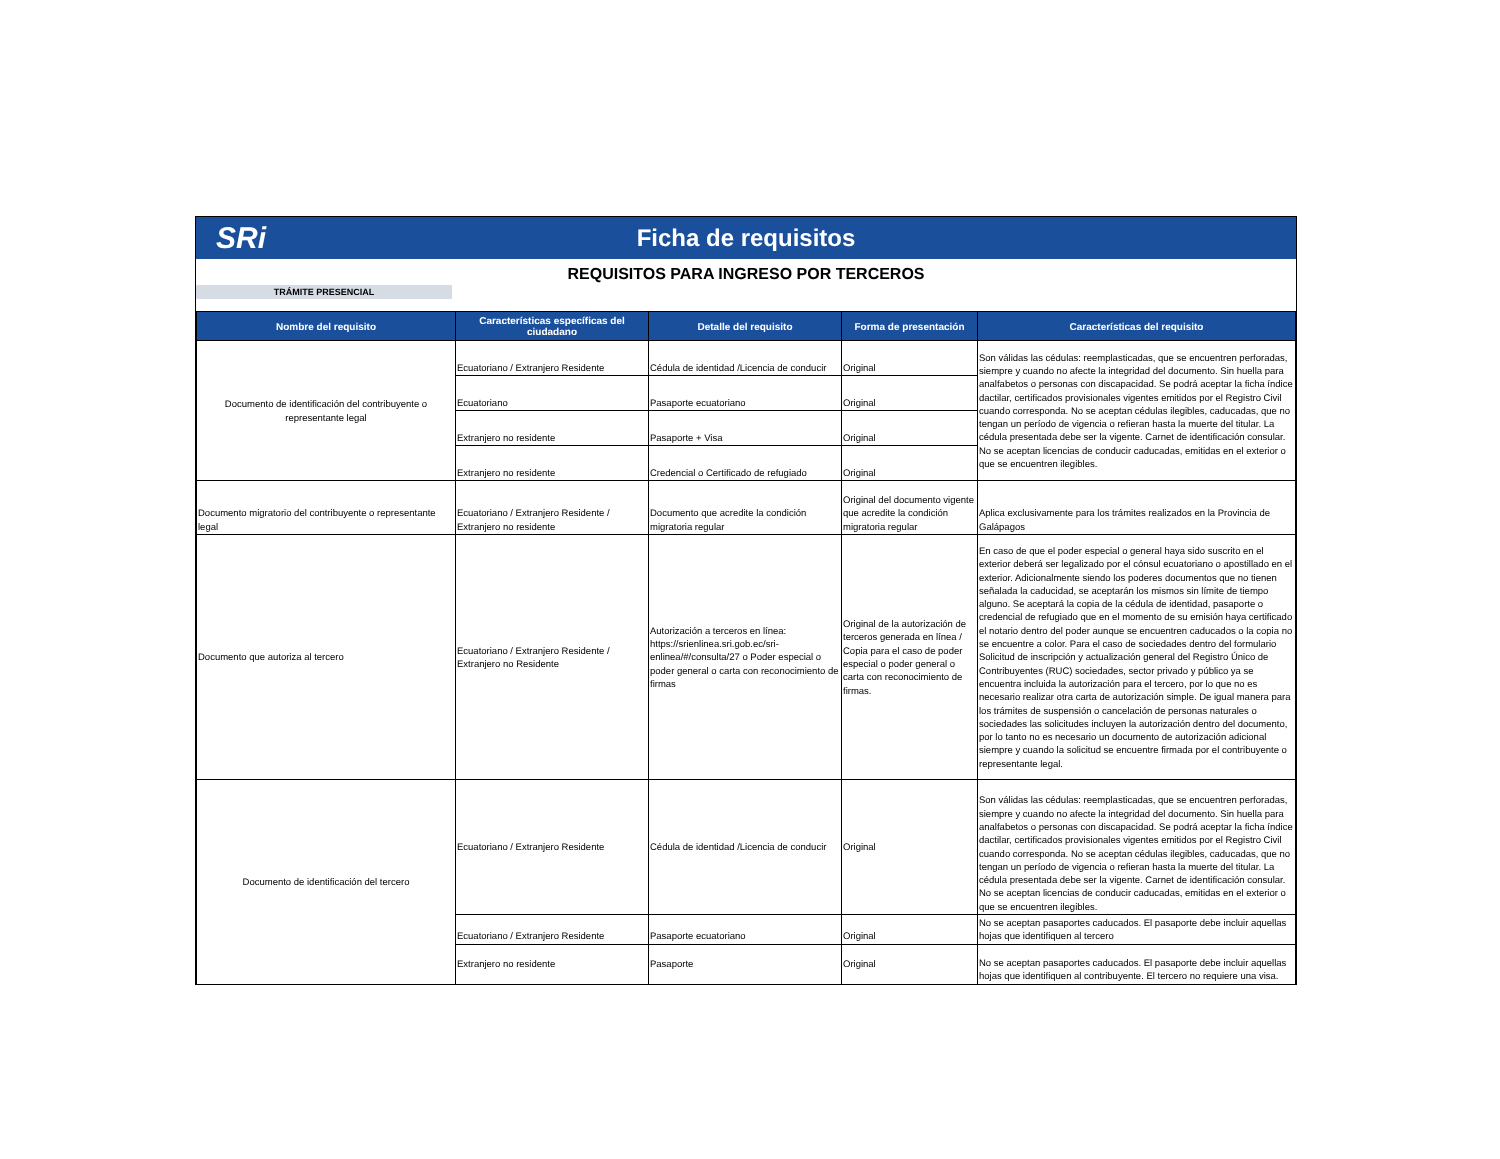SRi
Ficha de requisitos
REQUISITOS PARA INGRESO POR TERCEROS
TRÁMITE PRESENCIAL
| Nombre del requisito | Características específicas del ciudadano | Detalle del requisito | Forma de presentación | Características del requisito |
| --- | --- | --- | --- | --- |
| Documento de identificación del contribuyente o representante legal | Ecuatoriano / Extranjero Residente | Cédula de identidad /Licencia de conducir | Original | Son válidas las cédulas: reemplasticadas, que se encuentren perforadas, siempre y cuando no afecte la integridad del documento. Sin huella para analfabetos o personas con discapacidad. Se podrá aceptar la ficha índice dactilar, certificados provisionales vigentes emitidos por el Registro Civil cuando corresponda. No se aceptan cédulas ilegibles, caducadas, que no tengan un período de vigencia o refieran hasta la muerte del titular. La cédula presentada debe ser la vigente. Carnet de identificación consular. No se aceptan licencias de conducir caducadas, emitidas en el exterior o que se encuentren ilegibles. |
| | Ecuatoriano | Pasaporte ecuatoriano | Original | |
| | Extranjero no residente | Pasaporte + Visa | Original | |
| | Extranjero no residente | Credencial o Certificado de refugiado | Original | |
| Documento migratorio del contribuyente o representante legal | Ecuatoriano / Extranjero Residente / Extranjero no residente | Documento que acredite la condición migratoria regular | Original del documento vigente que acredite la condición migratoria regular | Aplica exclusivamente para los trámites realizados en la Provincia de Galápagos |
| Documento que autoriza al tercero | Ecuatoriano / Extranjero Residente / Extranjero no Residente | Autorización a terceros en línea: https://srienlinea.sri.gob.ec/sri-enlinea/#/consulta/27 o Poder especial o poder general o carta con reconocimiento de firmas | Original de la autorización de terceros generada en línea / Copia para el caso de poder especial o poder general o carta con reconocimiento de firmas. | En caso de que el poder especial o general haya sido suscrito en el exterior deberá ser legalizado por el cónsul ecuatoriano o apostillado en el exterior. Adicionalmente siendo los poderes documentos que no tienen señalada la caducidad, se aceptarán los mismos sin límite de tiempo alguno. Se aceptará la copia de la cédula de identidad, pasaporte o credencial de refugiado que en el momento de su emisión haya certificado el notario dentro del poder aunque se encuentren caducados o la copia no se encuentre a color. Para el caso de sociedades dentro del formulario Solicitud de inscripción y actualización general del Registro Único de Contribuyentes (RUC) sociedades, sector privado y público ya se encuentra incluida la autorización para el tercero, por lo que no es necesario realizar otra carta de autorización simple. De igual manera para los trámites de suspensión o cancelación de personas naturales o sociedades las solicitudes incluyen la autorización dentro del documento, por lo tanto no es necesario un documento de autorización adicional siempre y cuando la solicitud se encuentre firmada por el contribuyente o representante legal. |
| Documento de identificación del tercero | Ecuatoriano / Extranjero Residente | Cédula de identidad /Licencia de conducir | Original | Son válidas las cédulas: reemplasticadas, que se encuentren perforadas, siempre y cuando no afecte la integridad del documento. Sin huella para analfabetos o personas con discapacidad. Se podrá aceptar la ficha índice dactilar, certificados provisionales vigentes emitidos por el Registro Civil cuando corresponda. No se aceptan cédulas ilegibles, caducadas, que no tengan un período de vigencia o refieran hasta la muerte del titular. La cédula presentada debe ser la vigente. Carnet de identificación consular. No se aceptan licencias de conducir caducadas, emitidas en el exterior o que se encuentren ilegibles. |
| | Ecuatoriano / Extranjero Residente | Pasaporte ecuatoriano | Original | No se aceptan pasaportes caducados. El pasaporte debe incluir aquellas hojas que identifiquen al tercero |
| | Extranjero no residente | Pasaporte | Original | No se aceptan pasaportes caducados. El pasaporte debe incluir aquellas hojas que identifiquen al contribuyente. El tercero no requiere una visa. |